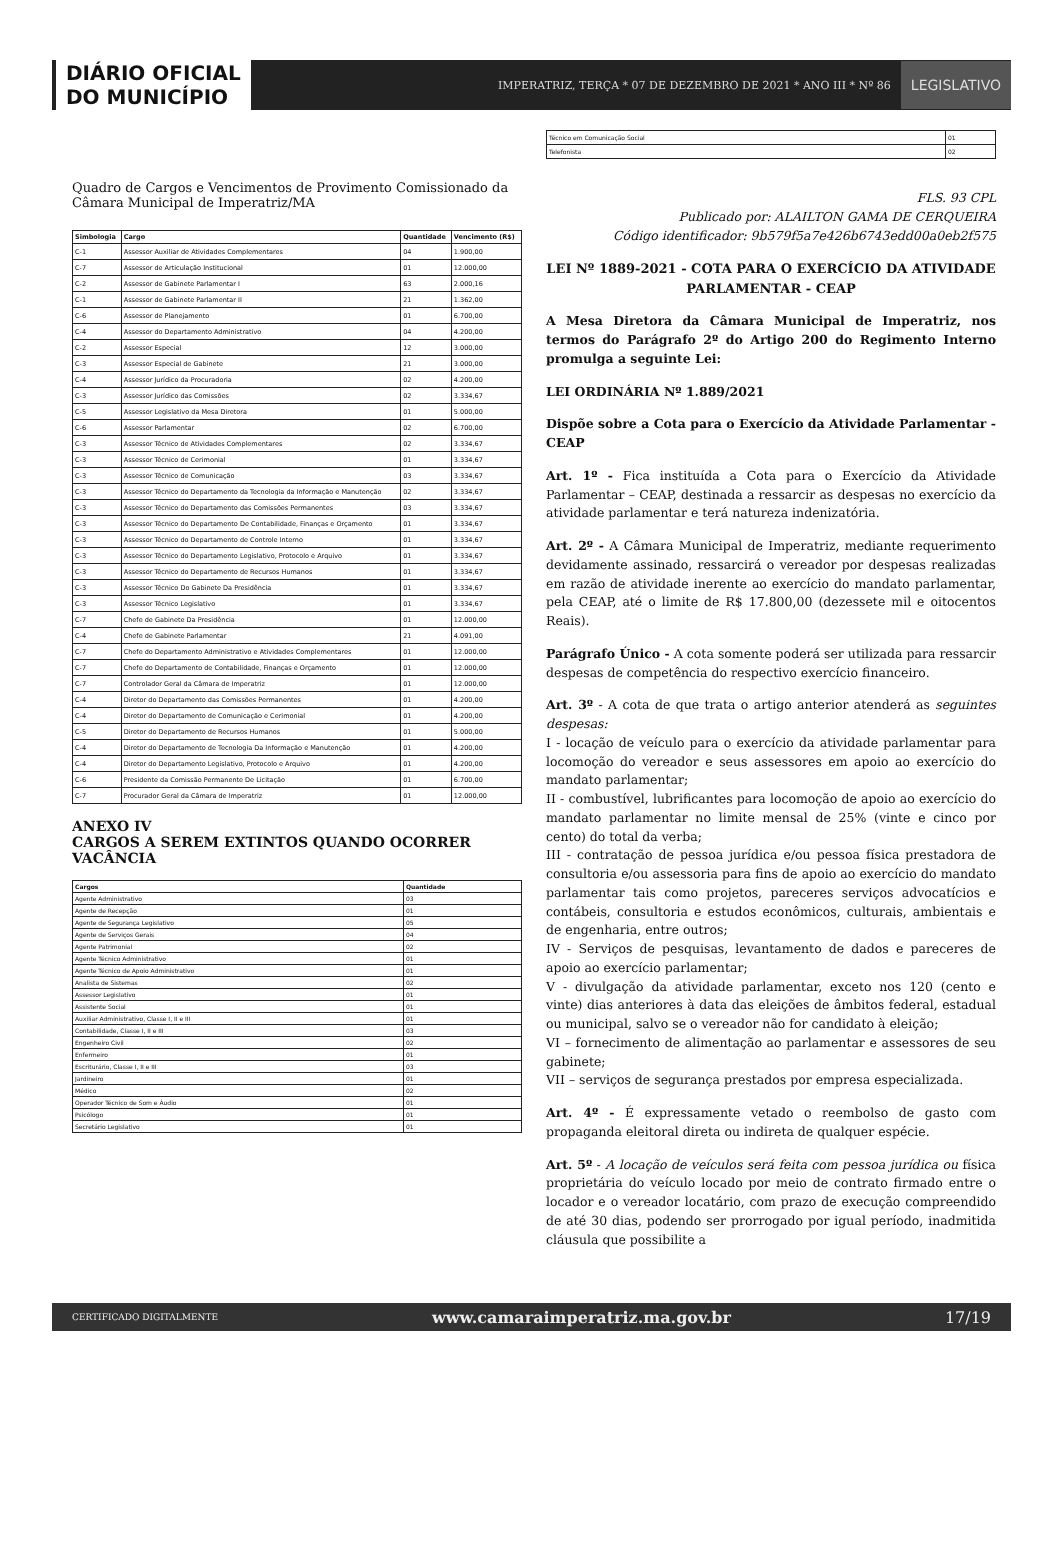DIÁRIO OFICIAL
DO MUNICÍPIO
IMPERATRIZ, TERÇA * 07 DE DEZEMBRO DE 2021 * ANO III * Nº 86
LEGISLATIVO
Quadro de Cargos e Vencimentos de Provimento Comissionado da Câmara Municipal de Imperatriz/MA
| Simbologia | Cargo | Quantidade | Vencimento (R$) |
| --- | --- | --- | --- |
| C-1 | Assessor Auxiliar de Atividades Complementares | 04 | 1.900,00 |
| C-7 | Assessor de Articulação Institucional | 01 | 12.000,00 |
| C-2 | Assessor de Gabinete Parlamentar I | 63 | 2.000,16 |
| C-1 | Assessor de Gabinete Parlamentar II | 21 | 1.362,00 |
| C-6 | Assessor de Planejamento | 01 | 6.700,00 |
| C-4 | Assessor do Departamento Administrativo | 04 | 4.200,00 |
| C-2 | Assessor Especial | 12 | 3.000,00 |
| C-3 | Assessor Especial de Gabinete | 21 | 3.000,00 |
| C-4 | Assessor Jurídico da Procuradoria | 02 | 4.200,00 |
| C-3 | Assessor Jurídico das Comissões | 02 | 3.334,67 |
| C-5 | Assessor Legislativo da Mesa Diretora | 01 | 5.000,00 |
| C-6 | Assessor Parlamentar | 02 | 6.700,00 |
| C-3 | Assessor Técnico de Atividades Complementares | 02 | 3.334,67 |
| C-3 | Assessor Técnico de Cerimonial | 01 | 3.334,67 |
| C-3 | Assessor Técnico de Comunicação | 03 | 3.334,67 |
| C-3 | Assessor Técnico do Departamento da Tecnologia da Informação e Manutenção | 02 | 3.334,67 |
| C-3 | Assessor Técnico do Departamento das Comissões Permanentes | 03 | 3.334,67 |
| C-3 | Assessor Técnico do Departamento De Contabilidade, Finanças e Orçamento | 01 | 3.334,67 |
| C-3 | Assessor Técnico do Departamento de Controle Interno | 01 | 3.334,67 |
| C-3 | Assessor Técnico do Departamento Legislativo, Protocolo e Arquivo | 01 | 3.334,67 |
| C-3 | Assessor Técnico do Departamento de Recursos Humanos | 01 | 3.334,67 |
| C-3 | Assessor Técnico Do Gabinete Da Presidência | 01 | 3.334,67 |
| C-3 | Assessor Técnico Legislativo | 01 | 3.334,67 |
| C-7 | Chefe de Gabinete Da Presidência | 01 | 12.000,00 |
| C-4 | Chefe de Gabinete Parlamentar | 21 | 4.091,00 |
| C-7 | Chefe do Departamento Administrativo e Atividades Complementares | 01 | 12.000,00 |
| C-7 | Chefe do Departamento de Contabilidade, Finanças e Orçamento | 01 | 12.000,00 |
| C-7 | Controlador Geral da Câmara de Imperatriz | 01 | 12.000,00 |
| C-4 | Diretor do Departamento das Comissões Permanentes | 01 | 4.200,00 |
| C-4 | Diretor do Departamento de Comunicação e Cerimonial | 01 | 4.200,00 |
| C-5 | Diretor do Departamento de Recursos Humanos | 01 | 5.000,00 |
| C-4 | Diretor do Departamento de Tecnologia Da Informação e Manutenção | 01 | 4.200,00 |
| C-4 | Diretor do Departamento Legislativo, Protocolo e Arquivo | 01 | 4.200,00 |
| C-6 | Presidente da Comissão Permanente De Licitação | 01 | 6.700,00 |
| C-7 | Procurador Geral da Câmara de Imperatriz | 01 | 12.000,00 |
ANEXO IV
CARGOS A SEREM EXTINTOS QUANDO OCORRER VACÂNCIA
| Cargos | Quantidade |
| --- | --- |
| Agente Administrativo | 03 |
| Agente de Recepção | 01 |
| Agente de Segurança Legislativo | 05 |
| Agente de Serviços Gerais | 04 |
| Agente Patrimonial | 02 |
| Agente Técnico Administrativo | 01 |
| Agente Técnico de Apoio Administrativo | 01 |
| Analista de Sistemas | 02 |
| Assessor Legislativo | 01 |
| Assistente Social | 01 |
| Auxiliar Administrativo, Classe I, II e III | 01 |
| Contabilidade, Classe I, II e III | 03 |
| Engenheiro Civil | 02 |
| Enfermeiro | 01 |
| Escriturário, Classe I, II e III | 03 |
| Jardineiro | 01 |
| Médico | 02 |
| Operador Técnico de Som e Áudio | 01 |
| Psicólogo | 01 |
| Secretário Legislativo | 01 |
| Técnico em Comunicação Social | 01 |
| Telefonista | 02 |
FLS. 93 CPL
Publicado por: ALAILTON GAMA DE CERQUEIRA
Código identificador: 9b579f5a7e426b6743edd00a0eb2f575
LEI Nº 1889-2021 - COTA PARA O EXERCÍCIO DA ATIVIDADE PARLAMENTAR - CEAP
A Mesa Diretora da Câmara Municipal de Imperatriz, nos termos do Parágrafo 2º do Artigo 200 do Regimento Interno promulga a seguinte Lei:
LEI ORDINÁRIA Nº 1.889/2021
Dispõe sobre a Cota para o Exercício da Atividade Parlamentar - CEAP
Art. 1º - Fica instituída a Cota para o Exercício da Atividade Parlamentar – CEAP, destinada a ressarcir as despesas no exercício da atividade parlamentar e terá natureza indenizatória.
Art. 2º - A Câmara Municipal de Imperatriz, mediante requerimento devidamente assinado, ressarcirá o vereador por despesas realizadas em razão de atividade inerente ao exercício do mandato parlamentar, pela CEAP, até o limite de R$ 17.800,00 (dezessete mil e oitocentos Reais).
Parágrafo Único - A cota somente poderá ser utilizada para ressarcir despesas de competência do respectivo exercício financeiro.
Art. 3º - A cota de que trata o artigo anterior atenderá as seguintes despesas:
I - locação de veículo para o exercício da atividade parlamentar para locomoção do vereador e seus assessores em apoio ao exercício do mandato parlamentar;
II - combustível, lubrificantes para locomoção de apoio ao exercício do mandato parlamentar no limite mensal de 25% (vinte e cinco por cento) do total da verba;
III - contratação de pessoa jurídica e/ou pessoa física prestadora de consultoria e/ou assessoria para fins de apoio ao exercício do mandato parlamentar tais como projetos, pareceres serviços advocatícios e contábeis, consultoria e estudos econômicos, culturais, ambientais e de engenharia, entre outros;
IV - Serviços de pesquisas, levantamento de dados e pareceres de apoio ao exercício parlamentar;
V - divulgação da atividade parlamentar, exceto nos 120 (cento e vinte) dias anteriores à data das eleições de âmbitos federal, estadual ou municipal, salvo se o vereador não for candidato à eleição;
VI – fornecimento de alimentação ao parlamentar e assessores de seu gabinete;
VII – serviços de segurança prestados por empresa especializada.
Art. 4º - É expressamente vetado o reembolso de gasto com propaganda eleitoral direta ou indireta de qualquer espécie.
Art. 5º - A locação de veículos será feita com pessoa jurídica ou física proprietária do veículo locado por meio de contrato firmado entre o locador e o vereador locatário, com prazo de execução compreendido de até 30 dias, podendo ser prorrogado por igual período, inadmitida cláusula que possibilite a
CERTIFICADO DIGITALMENTE www.camaraimperatriz.ma.gov.br 17/19